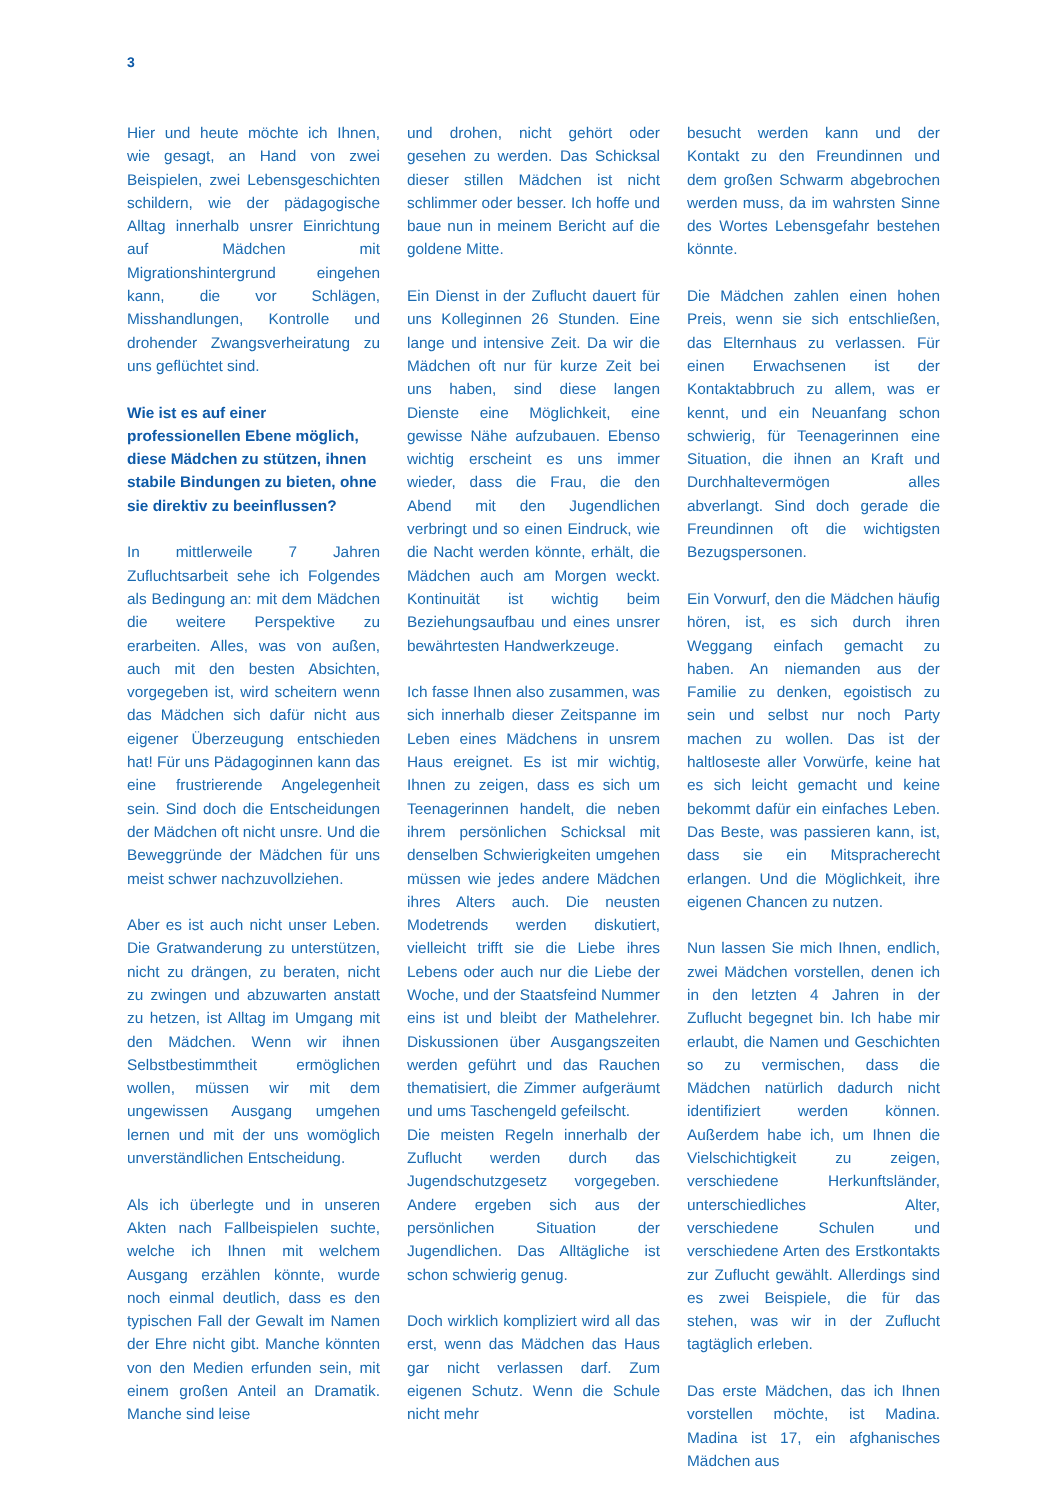3
Hier und heute möchte ich Ihnen, wie gesagt, an Hand von zwei Beispielen, zwei Lebensgeschichten schildern, wie der pädagogische Alltag innerhalb unsrer Einrichtung auf Mädchen mit Migrationshintergrund eingehen kann, die vor Schlägen, Misshandlungen, Kontrolle und drohender Zwangsverheiratung zu uns geflüchtet sind.
Wie ist es auf einer professionellen Ebene möglich, diese Mädchen zu stützen, ihnen stabile Bindungen zu bieten, ohne sie direktiv zu beeinflussen?
In mittlerweile 7 Jahren Zufluchtsarbeit sehe ich Folgendes als Bedingung an: mit dem Mädchen die weitere Perspektive zu erarbeiten. Alles, was von außen, auch mit den besten Absichten, vorgegeben ist, wird scheitern wenn das Mädchen sich dafür nicht aus eigener Überzeugung entschieden hat! Für uns Pädagoginnen kann das eine frustrierende Angelegenheit sein. Sind doch die Entscheidungen der Mädchen oft nicht unsre. Und die Beweggründe der Mädchen für uns meist schwer nachzuvollziehen.
Aber es ist auch nicht unser Leben. Die Gratwanderung zu unterstützen, nicht zu drängen, zu beraten, nicht zu zwingen und abzuwarten anstatt zu hetzen, ist Alltag im Umgang mit den Mädchen. Wenn wir ihnen Selbstbestimmtheit ermöglichen wollen, müssen wir mit dem ungewissen Ausgang umgehen lernen und mit der uns womöglich unverständlichen Entscheidung.
Als ich überlegte und in unseren Akten nach Fallbeispielen suchte, welche ich Ihnen mit welchem Ausgang erzählen könnte, wurde noch einmal deutlich, dass es den typischen Fall der Gewalt im Namen der Ehre nicht gibt. Manche könnten von den Medien erfunden sein, mit einem großen Anteil an Dramatik. Manche sind leise
und drohen, nicht gehört oder gesehen zu werden. Das Schicksal dieser stillen Mädchen ist nicht schlimmer oder besser. Ich hoffe und baue nun in meinem Bericht auf die goldene Mitte.
Ein Dienst in der Zuflucht dauert für uns Kolleginnen 26 Stunden. Eine lange und intensive Zeit. Da wir die Mädchen oft nur für kurze Zeit bei uns haben, sind diese langen Dienste eine Möglichkeit, eine gewisse Nähe aufzubauen. Ebenso wichtig erscheint es uns immer wieder, dass die Frau, die den Abend mit den Jugendlichen verbringt und so einen Eindruck, wie die Nacht werden könnte, erhält, die Mädchen auch am Morgen weckt. Kontinuität ist wichtig beim Beziehungsaufbau und eines unsrer bewährtesten Handwerkzeuge.
Ich fasse Ihnen also zusammen, was sich innerhalb dieser Zeitspanne im Leben eines Mädchens in unsrem Haus ereignet. Es ist mir wichtig, Ihnen zu zeigen, dass es sich um Teenagerinnen handelt, die neben ihrem persönlichen Schicksal mit denselben Schwierigkeiten umgehen müssen wie jedes andere Mädchen ihres Alters auch. Die neusten Modetrends werden diskutiert, vielleicht trifft sie die Liebe ihres Lebens oder auch nur die Liebe der Woche, und der Staatsfeind Nummer eins ist und bleibt der Mathelehrer. Diskussionen über Ausgangszeiten werden geführt und das Rauchen thematisiert, die Zimmer aufgeräumt und ums Taschengeld gefeilscht.
Die meisten Regeln innerhalb der Zuflucht werden durch das Jugendschutzgesetz vorgegeben. Andere ergeben sich aus der persönlichen Situation der Jugendlichen. Das Alltägliche ist schon schwierig genug.
Doch wirklich kompliziert wird all das erst, wenn das Mädchen das Haus gar nicht verlassen darf. Zum eigenen Schutz. Wenn die Schule nicht mehr
besucht werden kann und der Kontakt zu den Freundinnen und dem großen Schwarm abgebrochen werden muss, da im wahrsten Sinne des Wortes Lebensgefahr bestehen könnte.
Die Mädchen zahlen einen hohen Preis, wenn sie sich entschließen, das Elternhaus zu verlassen. Für einen Erwachsenen ist der Kontaktabbruch zu allem, was er kennt, und ein Neuanfang schon schwierig, für Teenagerinnen eine Situation, die ihnen an Kraft und Durchhaltevermögen alles abverlangt. Sind doch gerade die Freundinnen oft die wichtigsten Bezugspersonen.
Ein Vorwurf, den die Mädchen häufig hören, ist, es sich durch ihren Weggang einfach gemacht zu haben. An niemanden aus der Familie zu denken, egoistisch zu sein und selbst nur noch Party machen zu wollen. Das ist der haltloseste aller Vorwürfe, keine hat es sich leicht gemacht und keine bekommt dafür ein einfaches Leben. Das Beste, was passieren kann, ist, dass sie ein Mitspracherecht erlangen. Und die Möglichkeit, ihre eigenen Chancen zu nutzen.
Nun lassen Sie mich Ihnen, endlich, zwei Mädchen vorstellen, denen ich in den letzten 4 Jahren in der Zuflucht begegnet bin. Ich habe mir erlaubt, die Namen und Geschichten so zu vermischen, dass die Mädchen natürlich dadurch nicht identifiziert werden können. Außerdem habe ich, um Ihnen die Vielschichtigkeit zu zeigen, verschiedene Herkunftsländer, unterschiedliches Alter, verschiedene Schulen und verschiedene Arten des Erstkontakts zur Zuflucht gewählt. Allerdings sind es zwei Beispiele, die für das stehen, was wir in der Zuflucht tagtäglich erleben.
Das erste Mädchen, das ich Ihnen vorstellen möchte, ist Madina. Madina ist 17, ein afghanisches Mädchen aus